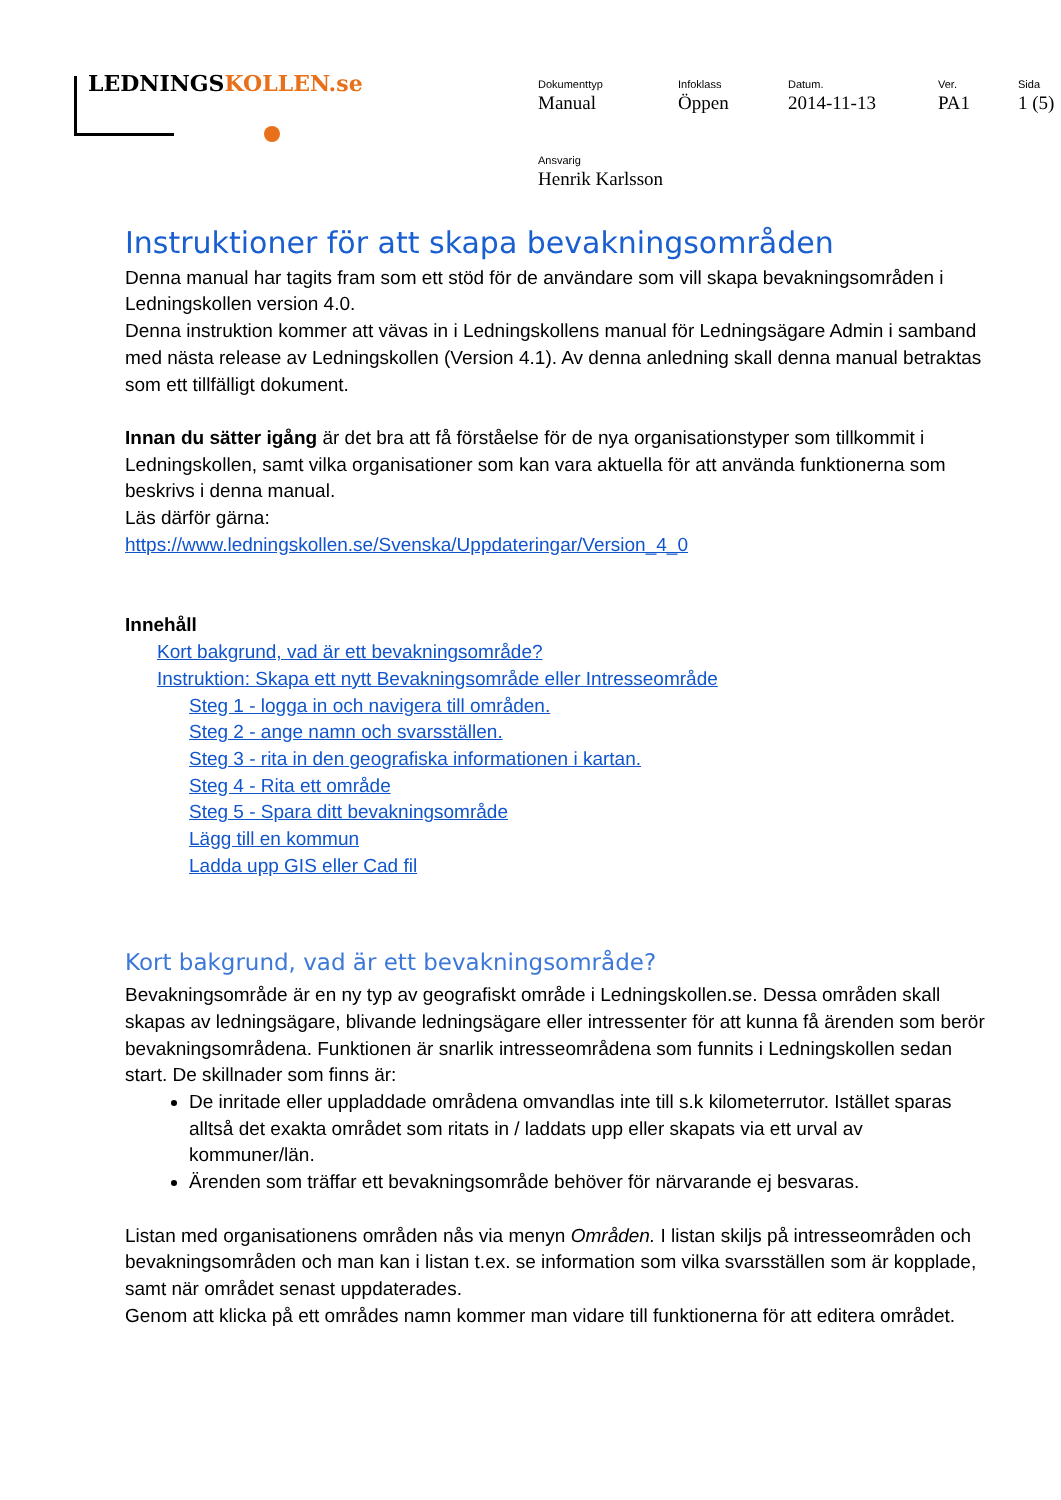LEDNINGSKOLLEN.se
| Dokumenttyp | Infoklass | Datum. | Ver. | Sida |
| --- | --- | --- | --- | --- |
| Manual | Öppen | 2014-11-13 | PA1 | 1 (5) |
| Ansvarig | | | | |
| Henrik Karlsson | | | | |
Instruktioner för att skapa bevakningsområden
Denna manual har tagits fram som ett stöd för de användare som vill skapa bevakningsområden i Ledningskollen version 4.0.
Denna instruktion kommer att vävas in i Ledningskollens manual för Ledningsägare Admin i samband med nästa release av Ledningskollen (Version 4.1). Av denna anledning skall denna manual betraktas som ett tillfälligt dokument.
Innan du sätter igång är det bra att få förståelse för de nya organisationstyper som tillkommit i Ledningskollen, samt vilka organisationer som kan vara aktuella för att använda funktionerna som beskrivs i denna manual.
Läs därför gärna:
https://www.ledningskollen.se/Svenska/Uppdateringar/Version_4_0
Innehåll
Kort bakgrund, vad är ett bevakningsområde?
Instruktion: Skapa ett nytt Bevakningsområde eller Intresseområde
Steg 1 - logga in och navigera till områden.
Steg 2 - ange namn och svarsställen.
Steg 3 - rita in den geografiska informationen i kartan.
Steg 4 - Rita ett område
Steg 5 - Spara ditt bevakningsområde
Lägg till en kommun
Ladda upp GIS eller Cad fil
Kort bakgrund, vad är ett bevakningsområde?
Bevakningsområde är en ny typ av geografiskt område i Ledningskollen.se. Dessa områden skall skapas av ledningsägare, blivande ledningsägare eller intressenter för att kunna få ärenden som berör bevakningsområdena. Funktionen är snarlik intresseområdena som funnits i Ledningskollen sedan start. De skillnader som finns är:
De inritade eller uppladdade områdena omvandlas inte till s.k kilometerrutor. Istället sparas alltså det exakta området som ritats in / laddats upp eller skapats via ett urval av kommuner/län.
Ärenden som träffar ett bevakningsområde behöver för närvarande ej besvaras.
Listan med organisationens områden nås via menyn Områden. I listan skiljs på intresseområden och bevakningsområden och man kan i listan t.ex. se information som vilka svarsställen som är kopplade, samt när området senast uppdaterades.
Genom att klicka på ett områdes namn kommer man vidare till funktionerna för att editera området.